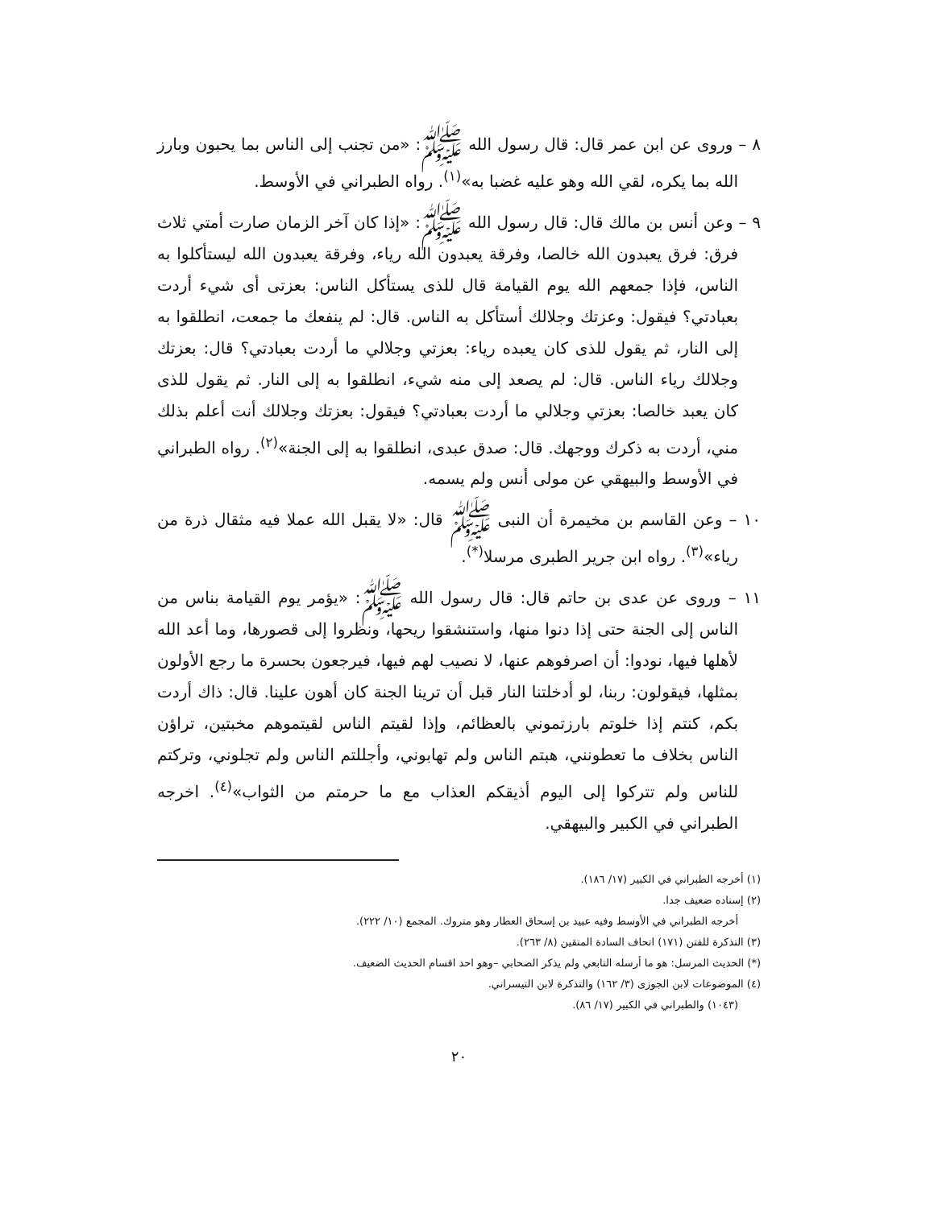٨ – وروى عن ابن عمر قال: قال رسول الله ﷺ: «من تجنب إلى الناس بما يحبون وبارز الله بما يكره، لقي الله وهو عليه غضبا به»<sup>(١)</sup>. رواه الطبراني في الأوسط.
٩ – وعن أنس بن مالك قال: قال رسول الله ﷺ: «إذا كان آخر الزمان صارت أمتي ثلاث فرق: فرق يعبدون الله خالصا، وفرقة يعبدون الله رياء، وفرقة يعبدون الله ليستأكلوا به الناس، فإذا جمعهم الله يوم القيامة قال للذى يستأكل الناس: بعزتى أى شيء أردت بعبادتي؟ فيقول: وعزتك وجلالك أستأكل به الناس. قال: لم ينفعك ما جمعت، انطلقوا به إلى النار، ثم يقول للذى كان يعبده رياء: بعزتي وجلالي ما أردت بعبادتي؟ قال: بعزتك وجلالك رياء الناس. قال: لم يصعد إلى منه شيء، انطلقوا به إلى النار. ثم يقول للذى كان يعبد خالصا: بعزتي وجلالي ما أردت بعبادتي؟ فيقول: بعزتك وجلالك أنت أعلم بذلك مني، أردت به ذكرك ووجهك. قال: صدق عبدى، انطلقوا به إلى الجنة»<sup>(٢)</sup>. رواه الطبراني في الأوسط والبيهقي عن مولى أنس ولم يسمه.
١٠ – وعن القاسم بن مخيمرة أن النبى ﷺ قال: «لا يقبل الله عملا فيه مثقال ذرة من رياء»<sup>(٣)</sup>. رواه ابن جرير الطبرى مرسلا<sup>(*)</sup>.
١١ – وروى عن عدى بن حاتم قال: قال رسول الله ﷺ: «يؤمر يوم القيامة بناس من الناس إلى الجنة حتى إذا دنوا منها، واستنشقوا ريحها، ونظروا إلى قصورها، وما أعد الله لأهلها فيها، نودوا: أن اصرفوهم عنها، لا نصيب لهم فيها، فيرجعون بحسرة ما رجع الأولون بمثلها، فيقولون: ربنا، لو أدخلتنا النار قبل أن ترينا الجنة كان أهون علينا. قال: ذاك أردت بكم، كنتم إذا خلوتم بارزتموني بالعظائم، وإذا لقيتم الناس لقيتموهم مخبتين، تراؤن الناس بخلاف ما تعطونني، هبتم الناس ولم تهابوني، وأجللتم الناس ولم تجلوني، وتركتم للناس ولم تتركوا إلى اليوم أذيقكم العذاب مع ما حرمتم من الثواب»<sup>(٤)</sup>. اخرجه الطبراني في الكبير والبيهقي.
(١) أخرجه الطبراني في الكبير (١٧/ ١٨٦).
(٢) إسناده ضعيف جدا.
أخرجه الطبراني في الأوسط وفيه عبيد بن إسحاق العطار وهو متروك. المجمع (١٠/ ٢٢٢).
(٣) التذكرة للفتن (١٧١) اتحاف السادة المتقين (٨/ ٢٦٣).
(*) الحديث المرسل: هو ما أرسله التابعي ولم يذكر الصحابي –وهو احد اقسام الحديث الضعيف.
(٤) الموضوعات لابن الجوزى (٣/ ١٦٢) والتذكرة لابن التيسراني.
(١٠٤٣) والطبراني في الكبير (١٧/ ٨٦).
٢٠